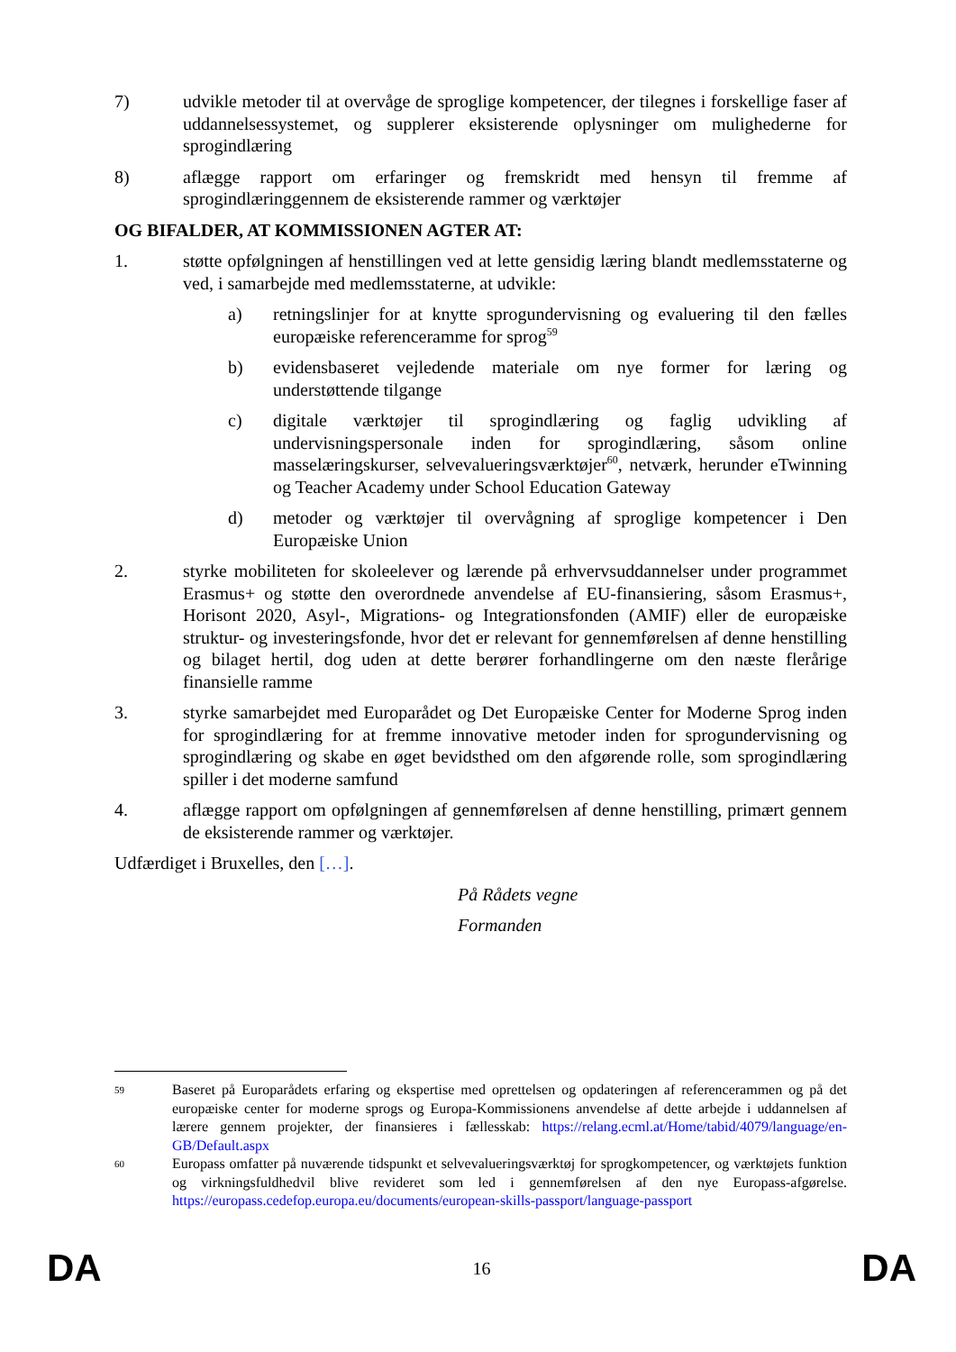7) udvikle metoder til at overvåge de sproglige kompetencer, der tilegnes i forskellige faser af uddannelsessystemet, og supplerer eksisterende oplysninger om mulighederne for sprogindlæring
8) aflægge rapport om erfaringer og fremskridt med hensyn til fremme af sprogindlæringgennem de eksisterende rammer og værktøjer
OG BIFALDER, AT KOMMISSIONEN AGTER AT:
1. støtte opfølgningen af henstillingen ved at lette gensidig læring blandt medlemsstaterne og ved, i samarbejde med medlemsstaterne, at udvikle:
a) retningslinjer for at knytte sprogundervisning og evaluering til den fælles europæiske referenceramme for sprog<sup>59</sup>
b) evidensbaseret vejledende materiale om nye former for læring og understøttende tilgange
c) digitale værktøjer til sprogindlæring og faglig udvikling af undervisningspersonale inden for sprogindlæring, såsom online masselæringskurser, selvevalueringsværktøjer<sup>60</sup>, netværk, herunder eTwinning og Teacher Academy under School Education Gateway
d) metoder og værktøjer til overvågning af sproglige kompetencer i Den Europæiske Union
2. styrke mobiliteten for skoleelever og lærende på erhvervsuddannelser under programmet Erasmus+ og støtte den overordnede anvendelse af EU-finansiering, såsom Erasmus+, Horisont 2020, Asyl-, Migrations- og Integrationsfonden (AMIF) eller de europæiske struktur- og investeringsfonde, hvor det er relevant for gennemførelsen af denne henstilling og bilaget hertil, dog uden at dette berører forhandlingerne om den næste flerårige finansielle ramme
3. styrke samarbejdet med Europarådet og Det Europæiske Center for Moderne Sprog inden for sprogindlæring for at fremme innovative metoder inden for sprogundervisning og sprogindlæring og skabe en øget bevidsthed om den afgørende rolle, som sprogindlæring spiller i det moderne samfund
4. aflægge rapport om opfølgningen af gennemførelsen af denne henstilling, primært gennem de eksisterende rammer og værktøjer.
Udfærdiget i Bruxelles, den […].
På Rådets vegne
Formanden
59
Baseret på Europarådets erfaring og ekspertise med oprettelsen og opdateringen af referencerammen og på det europæiske center for moderne sprogs og Europa-Kommissionens anvendelse af dette arbejde i uddannelsen af lærere gennem projekter, der finansieres i fællesskab: https://relang.ecml.at/Home/tabid/4079/language/en-GB/Default.aspx
60
Europass omfatter på nuværende tidspunkt et selvevalueringsværktøj for sprogkompetencer, og værktøjets funktion og virkningsfuldhedvil blive revideret som led i gennemførelsen af den nye Europass-afgørelse. https://europass.cedefop.europa.eu/documents/european-skills-passport/language-passport
DA 16 DA